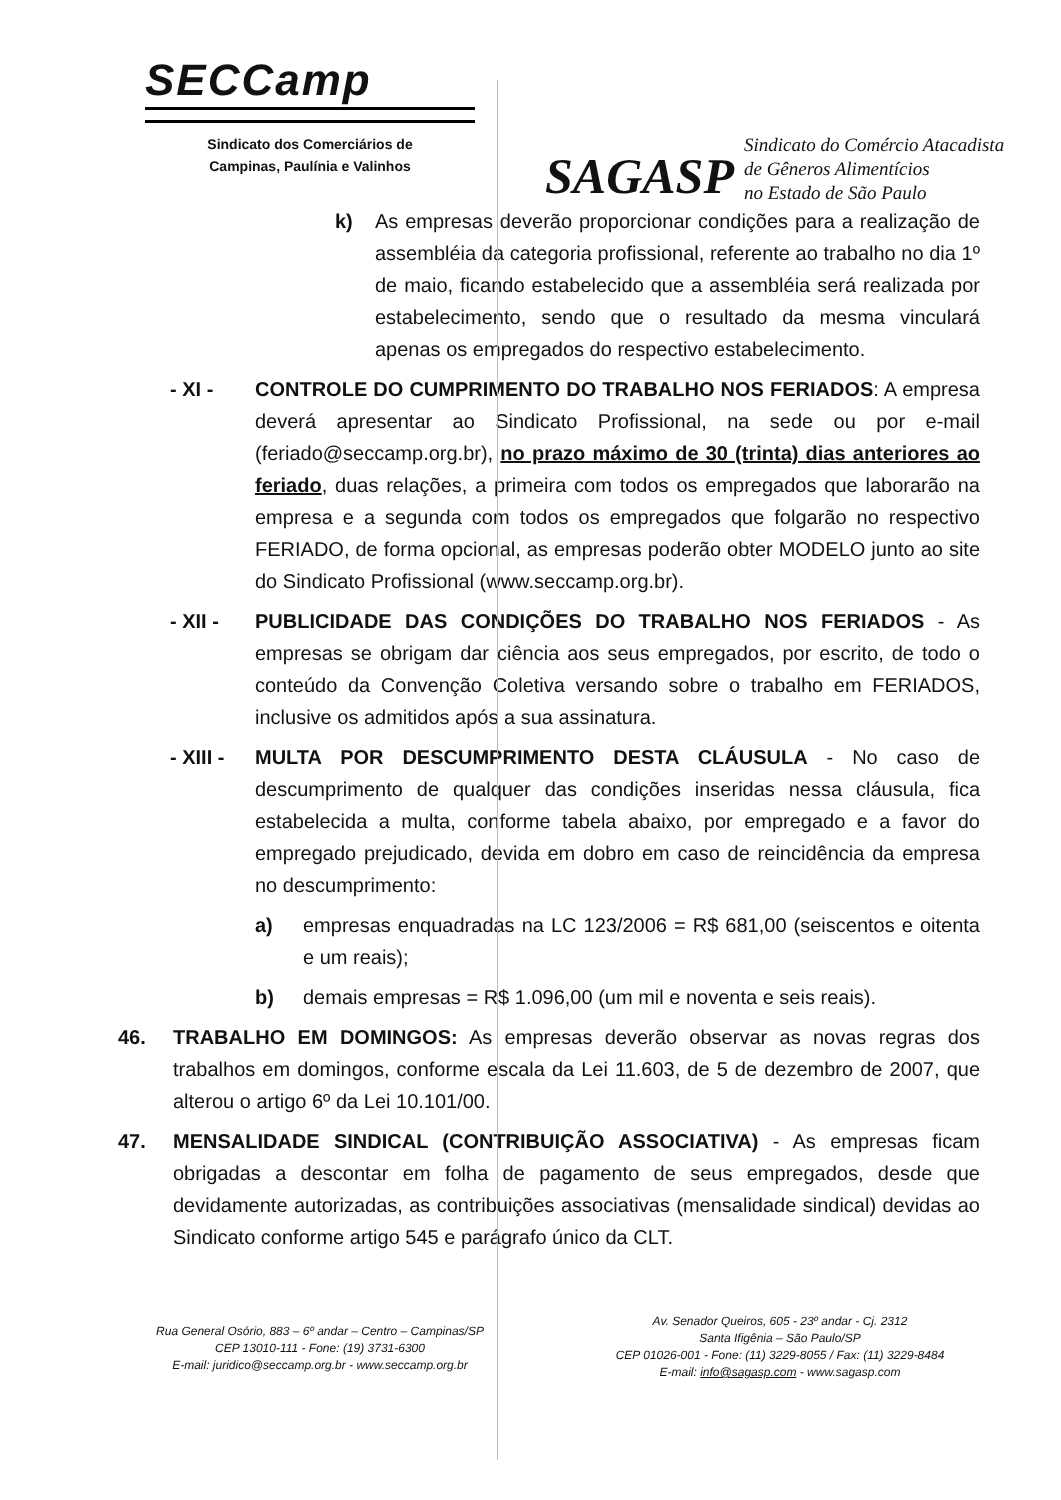SECCamp
Sindicato dos Comerciários de
Campinas, Paulínia e Valinhos
SAGASP
Sindicato do Comércio Atacadista
de Gêneros Alimentícios
no Estado de São Paulo
k) As empresas deverão proporcionar condições para a realização de assembléia da categoria profissional, referente ao trabalho no dia 1º de maio, ficando estabelecido que a assembléia será realizada por estabelecimento, sendo que o resultado da mesma vinculará apenas os empregados do respectivo estabelecimento.
- XI - CONTROLE DO CUMPRIMENTO DO TRABALHO NOS FERIADOS: A empresa deverá apresentar ao Sindicato Profissional, na sede ou por e-mail (feriado@seccamp.org.br), no prazo máximo de 30 (trinta) dias anteriores ao feriado, duas relações, a primeira com todos os empregados que laborarão na empresa e a segunda com todos os empregados que folgarão no respectivo FERIADO, de forma opcional, as empresas poderão obter MODELO junto ao site do Sindicato Profissional (www.seccamp.org.br).
- XII - PUBLICIDADE DAS CONDIÇÕES DO TRABALHO NOS FERIADOS - As empresas se obrigam dar ciência aos seus empregados, por escrito, de todo o conteúdo da Convenção Coletiva versando sobre o trabalho em FERIADOS, inclusive os admitidos após a sua assinatura.
- XIII -
MULTA POR DESCUMPRIMENTO DESTA CLÁUSULA - No caso de descumprimento de qualquer das condições inseridas nessa cláusula, fica estabelecida a multa, conforme tabela abaixo, por empregado e a favor do empregado prejudicado, devida em dobro em caso de reincidência da empresa no descumprimento:
a) empresas enquadradas na LC 123/2006 = R$ 681,00 (seiscentos e oitenta e um reais);
b) demais empresas = R$ 1.096,00 (um mil e noventa e seis reais).
46. TRABALHO EM DOMINGOS: As empresas deverão observar as novas regras dos trabalhos em domingos, conforme escala da Lei 11.603, de 5 de dezembro de 2007, que alterou o artigo 6º da Lei 10.101/00.
47. MENSALIDADE SINDICAL (CONTRIBUIÇÃO ASSOCIATIVA) - As empresas ficam obrigadas a descontar em folha de pagamento de seus empregados, desde que devidamente autorizadas, as contribuições associativas (mensalidade sindical) devidas ao Sindicato conforme artigo 545 e parágrafo único da CLT.
Rua General Osório, 883 – 6º andar – Centro – Campinas/SP
CEP 13010-111 - Fone: (19) 3731-6300
E-mail: juridico@seccamp.org.br - www.seccamp.org.br
Av. Senador Queiros, 605 - 23º andar - Cj. 2312
Santa Ifigênia – São Paulo/SP
CEP 01026-001 - Fone: (11) 3229-8055 / Fax: (11) 3229-8484
E-mail: info@sagasp.com - www.sagasp.com